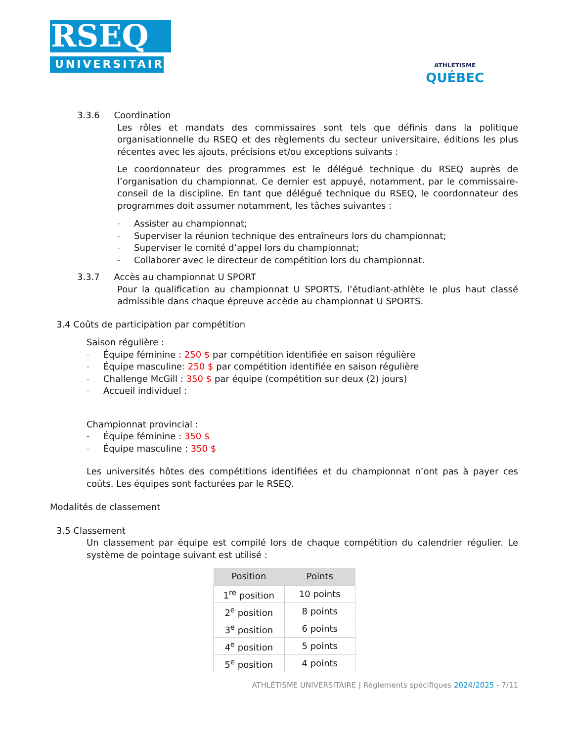RSEQ
UNIVERSITAIRE
ATHLÉTISME
QUÉBEC
3.3.6 Coordination
Les rôles et mandats des commissaires sont tels que définis dans la politique organisationnelle du RSEQ et des règlements du secteur universitaire, éditions les plus récentes avec les ajouts, précisions et/ou exceptions suivants :
Le coordonnateur des programmes est le délégué technique du RSEQ auprès de l’organisation du championnat. Ce dernier est appuyé, notamment, par le commissaire-conseil de la discipline. En tant que délégué technique du RSEQ, le coordonnateur des programmes doit assumer notamment, les tâches suivantes :
– Assister au championnat;
– Superviser la réunion technique des entraîneurs lors du championnat;
– Superviser le comité d’appel lors du championnat;
– Collaborer avec le directeur de compétition lors du championnat.
3.3.7 Accès au championnat U SPORT
Pour la qualification au championnat U SPORTS, l’étudiant-athlète le plus haut classé admissible dans chaque épreuve accède au championnat U SPORTS.
3.4 Coûts de participation par compétition
Saison régulière :
– Équipe féminine : 250 $ par compétition identifiée en saison régulière
– Équipe masculine : 250 $ par compétition identifiée en saison régulière
– Challenge McGill : 350 $ par équipe (compétition sur deux (2) jours)
– Accueil individuel :
Championnat provincial :
– Équipe féminine : 350 $
– Équipe masculine : 350 $
Les universités hôtes des compétitions identifiées et du championnat n’ont pas à payer ces coûts. Les équipes sont facturées par le RSEQ.
Modalités de classement
3.5 Classement
Un classement par équipe est compilé lors de chaque compétition du calendrier régulier. Le système de pointage suivant est utilisé :
| Position | Points |
| --- | --- |
| 1<sup>re</sup> position | 10 points |
| 2<sup>e</sup> position | 8 points |
| 3<sup>e</sup> position | 6 points |
| 4<sup>e</sup> position | 5 points |
| 5<sup>e</sup> position | 4 points |
ATHLÉTISME UNIVERSITAIRE | Règlements spécifiques 2024/2025 - 7/11